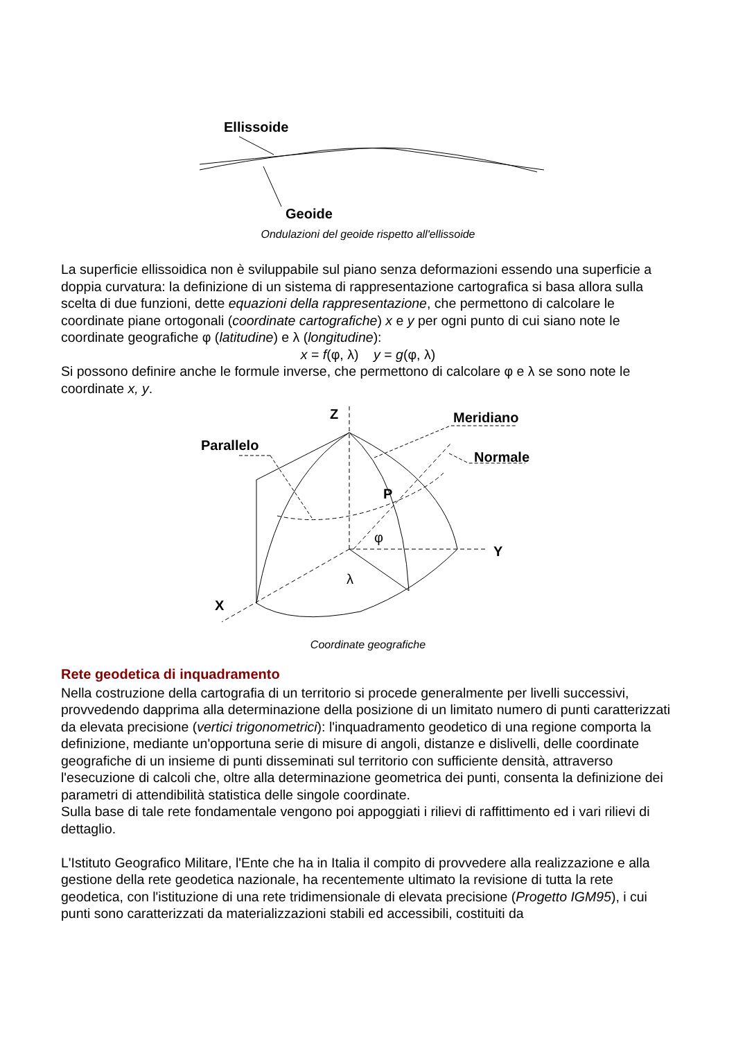Ellissoide
Geoide
Ondulazioni del geoide rispetto all'ellissoide
La superficie ellissoidica non è sviluppabile sul piano senza deformazioni essendo una superficie a doppia curvatura: la definizione di un sistema di rappresentazione cartografica si basa allora sulla scelta di due funzioni, dette equazioni della rappresentazione, che permettono di calcolare le coordinate piane ortogonali (coordinate cartografiche) x e y per ogni punto di cui siano note le coordinate geografiche φ (latitudine) e λ (longitudine):
x = f(φ, λ) y = g(φ, λ)
Si possono definire anche le formule inverse, che permettono di calcolare φ e λ se sono note le coordinate x, y.
Z
Meridiano
Parallelo
Normale
P
φ
Y
λ
X
Coordinate geografiche
Rete geodetica di inquadramento
Nella costruzione della cartografia di un territorio si procede generalmente per livelli successivi, provvedendo dapprima alla determinazione della posizione di un limitato numero di punti caratterizzati da elevata precisione (vertici trigonometrici): l'inquadramento geodetico di una regione comporta la definizione, mediante un'opportuna serie di misure di angoli, distanze e dislivelli, delle coordinate geografiche di un insieme di punti disseminati sul territorio con sufficiente densità, attraverso l'esecuzione di calcoli che, oltre alla determinazione geometrica dei punti, consenta la definizione dei parametri di attendibilità statistica delle singole coordinate.
Sulla base di tale rete fondamentale vengono poi appoggiati i rilievi di raffittimento ed i vari rilievi di dettaglio.
L'Istituto Geografico Militare, l'Ente che ha in Italia il compito di provvedere alla realizzazione e alla gestione della rete geodetica nazionale, ha recentemente ultimato la revisione di tutta la rete geodetica, con l'istituzione di una rete tridimensionale di elevata precisione (Progetto IGM95), i cui punti sono caratterizzati da materializzazioni stabili ed accessibili, costituiti da